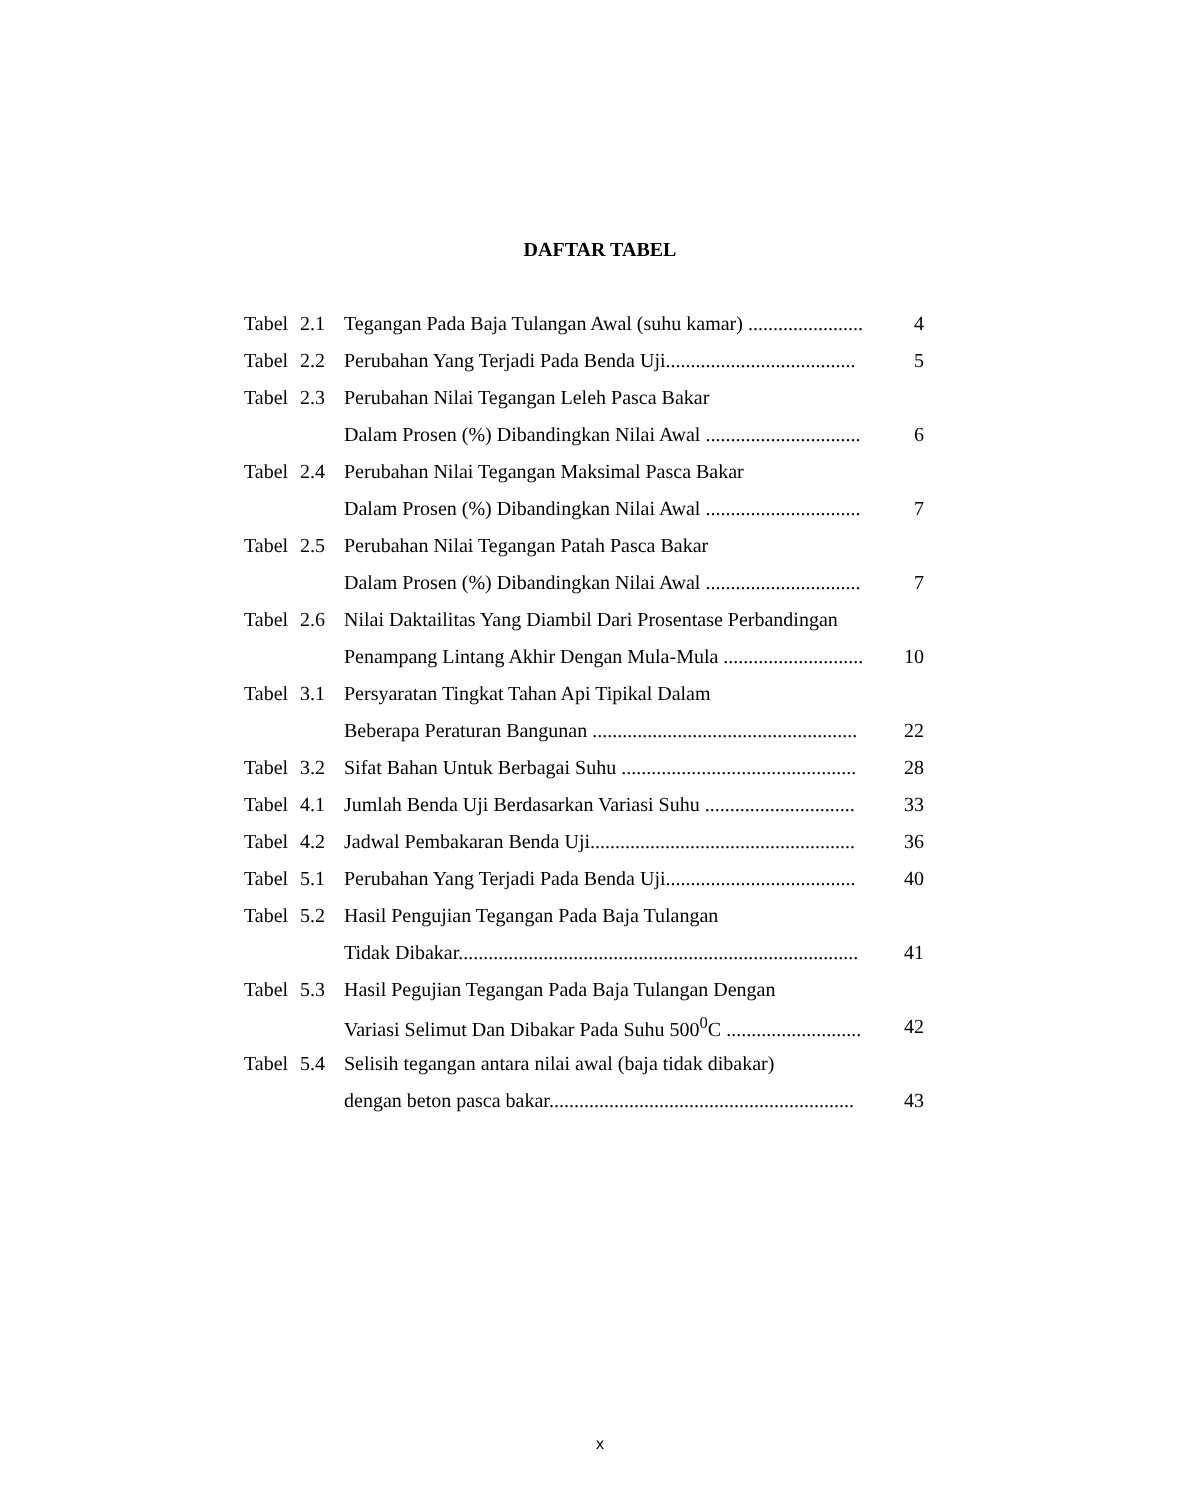DAFTAR TABEL
| Tabel | 2.1 | Tegangan Pada Baja Tulangan Awal (suhu kamar) ....................... | 4 |
| Tabel | 2.2 | Perubahan Yang Terjadi Pada Benda Uji...................................... | 5 |
| Tabel | 2.3 | Perubahan Nilai Tegangan Leleh Pasca Bakar | |
| | | Dalam Prosen (%) Dibandingkan Nilai Awal ............................... | 6 |
| Tabel | 2.4 | Perubahan Nilai Tegangan Maksimal Pasca Bakar | |
| | | Dalam Prosen (%) Dibandingkan Nilai Awal ............................... | 7 |
| Tabel | 2.5 | Perubahan Nilai Tegangan Patah Pasca Bakar | |
| | | Dalam Prosen (%) Dibandingkan Nilai Awal ............................... | 7 |
| Tabel | 2.6 | Nilai Daktailitas Yang Diambil Dari Prosentase Perbandingan | |
| | | Penampang Lintang Akhir Dengan Mula-Mula ............................ | 10 |
| Tabel | 3.1 | Persyaratan Tingkat Tahan Api Tipikal Dalam | |
| | | Beberapa Peraturan Bangunan ..................................................... | 22 |
| Tabel | 3.2 | Sifat Bahan Untuk Berbagai Suhu ............................................... | 28 |
| Tabel | 4.1 | Jumlah Benda Uji Berdasarkan Variasi Suhu .............................. | 33 |
| Tabel | 4.2 | Jadwal Pembakaran Benda Uji..................................................... | 36 |
| Tabel | 5.1 | Perubahan Yang Terjadi Pada Benda Uji...................................... | 40 |
| Tabel | 5.2 | Hasil Pengujian Tegangan Pada Baja Tulangan | |
| | | Tidak Dibakar................................................................................ | 41 |
| Tabel | 5.3 | Hasil Pegujian Tegangan Pada Baja Tulangan Dengan | |
| | | Variasi Selimut Dan Dibakar Pada Suhu 500<sup>0</sup>C ........................... | 42 |
| Tabel | 5.4 | Selisih tegangan antara nilai awal (baja tidak dibakar) | |
| | | dengan beton pasca bakar............................................................. | 43 |
x